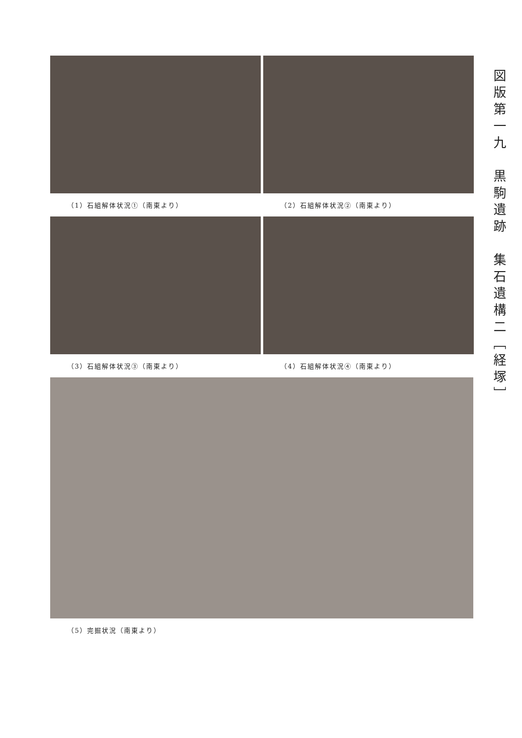（1）石組解体状況①（南東より） （2）石組解体状況②（南東より）
（3）石組解体状況③（南東より） （4）石組解体状況④（南東より）
（5）完掘状況（南東より）
図版第一九　黒駒遺跡　集石遺構二［経塚］